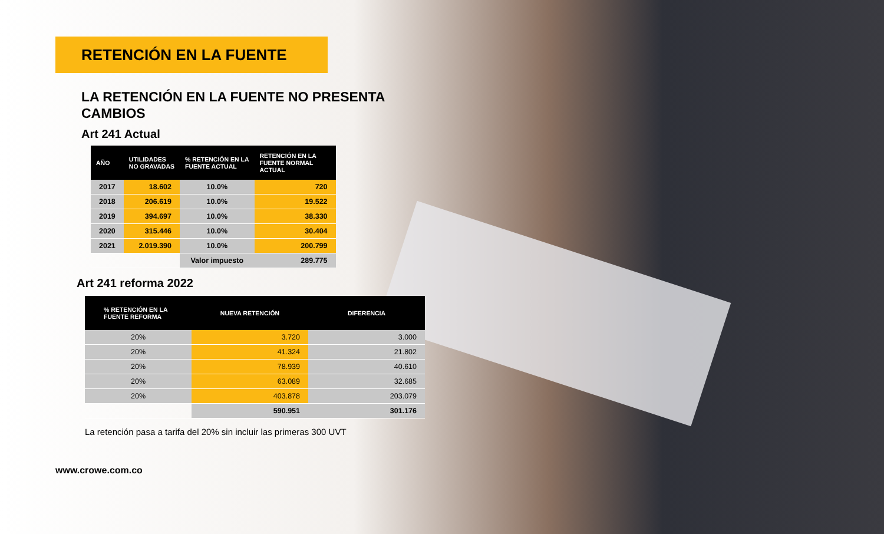RETENCIÓN EN LA FUENTE
LA RETENCIÓN EN LA FUENTE NO PRESENTA CAMBIOS
Art 241 Actual
| AÑO | UTILIDADES NO GRAVADAS | % RETENCIÓN EN LA FUENTE ACTUAL | RETENCIÓN EN LA FUENTE NORMAL ACTUAL |
| --- | --- | --- | --- |
| 2017 | 18.602 | 10.0% | 720 |
| 2018 | 206.619 | 10.0% | 19.522 |
| 2019 | 394.697 | 10.0% | 38.330 |
| 2020 | 315.446 | 10.0% | 30.404 |
| 2021 | 2.019.390 | 10.0% | 200.799 |
| | | Valor impuesto | 289.775 |
Art 241 reforma 2022
| % RETENCIÓN EN LA FUENTE REFORMA | NUEVA RETENCIÓN | DIFERENCIA |
| --- | --- | --- |
| 20% | 3.720 | 3.000 |
| 20% | 41.324 | 21.802 |
| 20% | 78.939 | 40.610 |
| 20% | 63.089 | 32.685 |
| 20% | 403.878 | 203.079 |
| | 590.951 | 301.176 |
La retención pasa a tarifa del 20% sin incluir las primeras 300 UVT
www.crowe.com.co